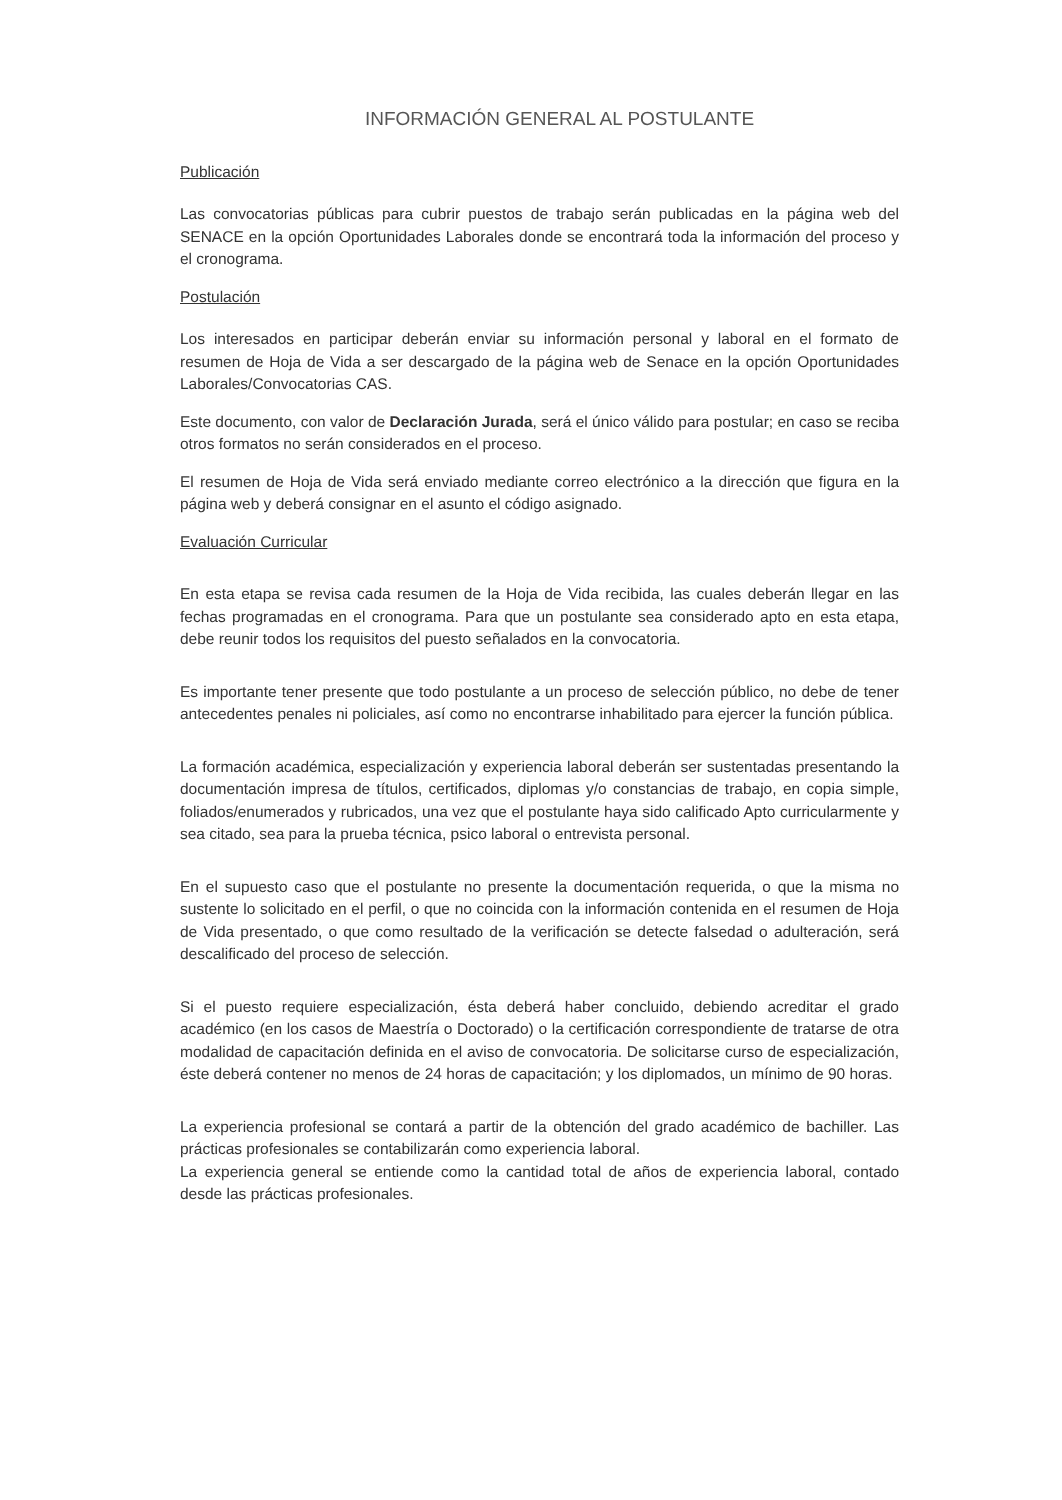INFORMACIÓN GENERAL AL POSTULANTE
Publicación
Las convocatorias públicas para cubrir puestos de trabajo serán publicadas en la página web del SENACE en la opción Oportunidades Laborales donde se encontrará toda la información del proceso y el cronograma.
Postulación
Los interesados en participar deberán enviar su información personal y laboral en el formato de resumen de Hoja de Vida a ser descargado de la página web de Senace en la opción Oportunidades Laborales/Convocatorias CAS.
Este documento, con valor de Declaración Jurada, será el único válido para postular; en caso se reciba otros formatos no serán considerados en el proceso.
El resumen de Hoja de Vida será enviado mediante correo electrónico a la dirección que figura en la página web y deberá consignar en el asunto el código asignado.
Evaluación Curricular
En esta etapa se revisa cada resumen de la Hoja de Vida recibida, las cuales deberán llegar en las fechas programadas en el cronograma. Para que un postulante sea considerado apto en esta etapa, debe reunir todos los requisitos del puesto señalados en la convocatoria.
Es importante tener presente que todo postulante a un proceso de selección público, no debe de tener antecedentes penales ni policiales, así como no encontrarse inhabilitado para ejercer la función pública.
La formación académica, especialización y experiencia laboral deberán ser sustentadas presentando la documentación impresa de títulos, certificados, diplomas y/o constancias de trabajo, en copia simple, foliados/enumerados y rubricados, una vez que el postulante haya sido calificado Apto curricularmente y sea citado, sea para la prueba técnica, psico laboral o entrevista personal.
En el supuesto caso que el postulante no presente la documentación requerida, o que la misma no sustente lo solicitado en el perfil, o que no coincida con la información contenida en el resumen de Hoja de Vida presentado, o que como resultado de la verificación se detecte falsedad o adulteración, será descalificado del proceso de selección.
Si el puesto requiere especialización, ésta deberá haber concluido, debiendo acreditar el grado académico (en los casos de Maestría o Doctorado) o la certificación correspondiente de tratarse de otra modalidad de capacitación definida en el aviso de convocatoria. De solicitarse curso de especialización, éste deberá contener no menos de 24 horas de capacitación; y los diplomados, un mínimo de 90 horas.
La experiencia profesional se contará a partir de la obtención del grado académico de bachiller. Las prácticas profesionales se contabilizarán como experiencia laboral.
La experiencia general se entiende como la cantidad total de años de experiencia laboral, contado desde las prácticas profesionales.